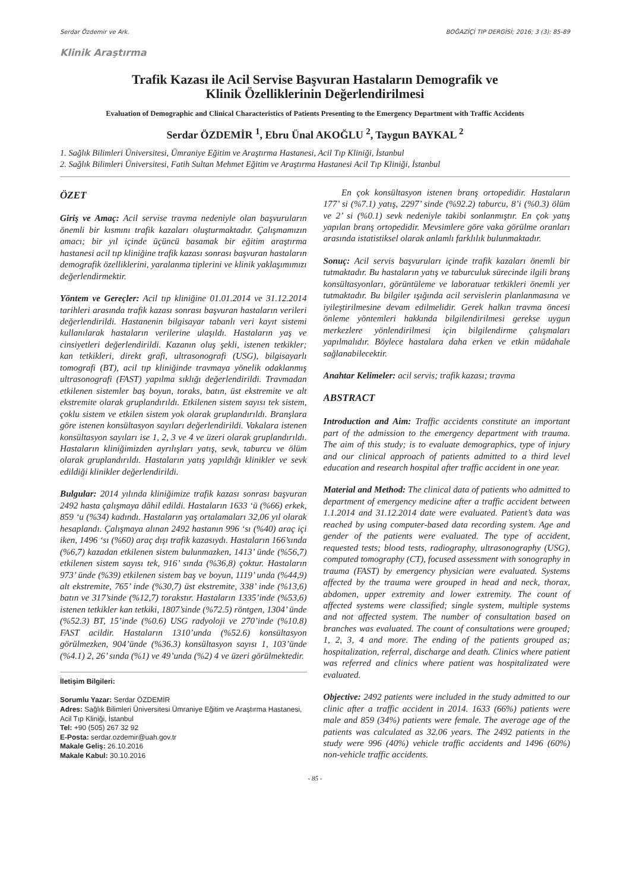Serdar Özdemir ve Ark. BOĞAZİÇİ TIP DERGİSİ; 2016; 3 (3): 85-89
Klinik Araştırma
Trafik Kazası ile Acil Servise Başvuran Hastaların Demografik ve
Klinik Özelliklerinin Değerlendirilmesi
Evaluation of Demographic and Clinical Characteristics of Patients Presenting to the Emergency Department with Traffic Accidents
Serdar ÖZDEMİR <sup>1</sup>, Ebru Ünal AKOĞLU <sup>2</sup>, Taygun BAYKAL <sup>2</sup>
1. Sağlık Bilimleri Üniversitesi, Ümraniye Eğitim ve Araştırma Hastanesi, Acil Tıp Kliniği, İstanbul
2. Sağlık Bilimleri Üniversitesi, Fatih Sultan Mehmet Eğitim ve Araştırma Hastanesi Acil Tıp Kliniği, İstanbul
ÖZET
Giriş ve Amaç: Acil servise travma nedeniyle olan başvuruların önemli bir kısmını trafik kazaları oluşturmaktadır. Çalışmamızın amacı; bir yıl içinde üçüncü basamak bir eğitim araştırma hastanesi acil tıp kliniğine trafik kazası sonrası başvuran hastaların demografik özelliklerini, yaralanma tiplerini ve klinik yaklaşımımızı değerlendirmektir.
Yöntem ve Gereçler: Acil tıp kliniğine 01.01.2014 ve 31.12.2014 tarihleri arasında trafik kazası sonrası başvuran hastaların verileri değerlendirildi. Hastanenin bilgisayar tabanlı veri kayıt sistemi kullanılarak hastaların verilerine ulaşıldı. Hastaların yaş ve cinsiyetleri değerlendirildi. Kazanın oluş şekli, istenen tetkikler; kan tetkikleri, direkt grafi, ultrasonografi (USG), bilgisayarlı tomografi (BT), acil tıp kliniğinde travmaya yönelik odaklanmış ultrasonografi (FAST) yapılma sıklığı değerlendirildi. Travmadan etkilenen sistemler baş boyun, toraks, batın, üst ekstremite ve alt ekstremite olarak gruplandırıldı. Etkilenen sistem sayısı tek sistem, çoklu sistem ve etkilen sistem yok olarak gruplandırıldı. Branşlara göre istenen konsültasyon sayıları değerlendirildi. Vakalara istenen konsültasyon sayıları ise 1, 2, 3 ve 4 ve üzeri olarak gruplandırıldı. Hastaların kliniğimizden ayrılışları yatış, sevk, taburcu ve ölüm olarak gruplandırıldı. Hastaların yatış yapıldığı klinikler ve sevk edildiği klinikler değerlendirildi.
Bulgular: 2014 yılında kliniğimize trafik kazası sonrası başvuran 2492 hasta çalışmaya dâhil edildi. Hastaların 1633 ‘ü (%66) erkek, 859 ‘u (%34) kadındı. Hastaların yaş ortalamaları 32,06 yıl olarak hesaplandı. Çalışmaya alınan 2492 hastanın 996 ‘sı (%40) araç içi iken, 1496 ‘sı (%60) araç dışı trafik kazasıydı. Hastaların 166’sında (%6,7) kazadan etkilenen sistem bulunmazken, 1413’ ünde (%56,7) etkilenen sistem sayısı tek, 916’ sında (%36,8) çoktur. Hastaların 973’ ünde (%39) etkilenen sistem baş ve boyun, 1119’ unda (%44,9) alt ekstremite, 765’ inde (%30,7) üst ekstremite, 338’ inde (%13,6) batın ve 317’sinde (%12,7) toraks­tır. Hastaların 1335’inde (%53,6) istenen tetkikler kan tetkiki, 1807’sinde (%72.5) röntgen, 1304’ ünde (%52.3) BT, 15’inde (%0.6) USG radyoloji ve 270’inde (%10.8) FAST acildir. Hastaların 1310’unda (%52.6) konsültasyon görülmezken, 904’ünde (%36.3) konsültasyon sayısı 1, 103’ünde (%4.1) 2, 26’ sında (%1) ve 49’unda (%2) 4 ve üzeri görülmektedir.
İletişim Bilgileri:
Sorumlu Yazar: Serdar ÖZDEMİR
Adres: Sağlık Bilimleri Üniversitesi Ümraniye Eğitim ve Araştırma Hastanesi, Acil Tıp Kliniği, İstanbul
Tel: +90 (505) 267 32 92
E-Posta: serdar.ozdemir@uah.gov.tr
Makale Geliş: 26.10.2016
Makale Kabul: 30.10.2016
  En çok konsültasyon istenen branş ortopedidir. Hastaların 177’ si (%7.1) yatış, 2297’ sinde (%92.2) taburcu, 8’i (%0.3) ölüm ve 2’ si (%0.1) sevk nedeniyle takibi sonlanmıştır. En çok yatış yapılan branş ortopedidir. Mevsimlere göre vaka görülme oranları arasında istatistiksel olarak anlamlı farklılık bulunmaktadır.
Sonuç: Acil servis başvuruları içinde trafik kazaları önemli bir tutmaktadır. Bu hastaların yatış ve taburculuk sürecinde ilgili branş konsültasyonları, görüntüleme ve laboratuar tetkikleri önemli yer tutmaktadır. Bu bilgiler ışığında acil servislerin planlanmasına ve iyileştirilmesine devam edilmelidir. Gerek halkın travma öncesi önleme yöntemleri hakkında bilgilendirilmesi gerekse uygun merkezlere yönlendirilmesi için bilgilendirme çalışmaları yapılmalıdır. Böylece hastalara daha erken ve etkin müdahale sağlanabilecektir.
Anahtar Kelimeler: acil servis; trafik kazası; travma
ABSTRACT
Introduction and Aim: Traffic accidents constitute an important part of the admission to the emergency department with trauma. The aim of this study; is to evaluate demographics, type of injury and our clinical approach of patients admitted to a third level education and research hospital after traffic accident in one year.
Material and Method: The clinical data of patients who admitted to department of emergency medicine after a traffic accident between 1.1.2014 and 31.12.2014 date were evaluated. Patient’s data was reached by using computer-based data recording system. Age and gender of the patients were evaluated. The type of accident, requested tests; blood tests, radiography, ultrasonography (USG), computed tomography (CT), focused assessment with sonography in trauma (FAST) by emergency physician were evaluated. Systems affected by the trauma were grouped in head and neck, thorax, abdomen, upper extremity and lower extremity. The count of affected systems were classified; single system, multiple systems and not affected system. The number of consultation based on branches was evaluated. The count of consultations were grouped; 1, 2, 3, 4 and more. The ending of the patients grouped as; hospitalization, referral, discharge and death. Clinics where patient was referred and clinics where patient was hospitalizated were evaluated.
Objective: 2492 patients were included in the study admitted to our clinic after a traffic accident in 2014. 1633 (66%) patients were male and 859 (34%) patients were female. The average age of the patients was calculated as 32.06 years. The 2492 patients in the study were 996 (40%) vehicle traffic accidents and 1496 (60%) non-vehicle traffic accidents.
- 85 -